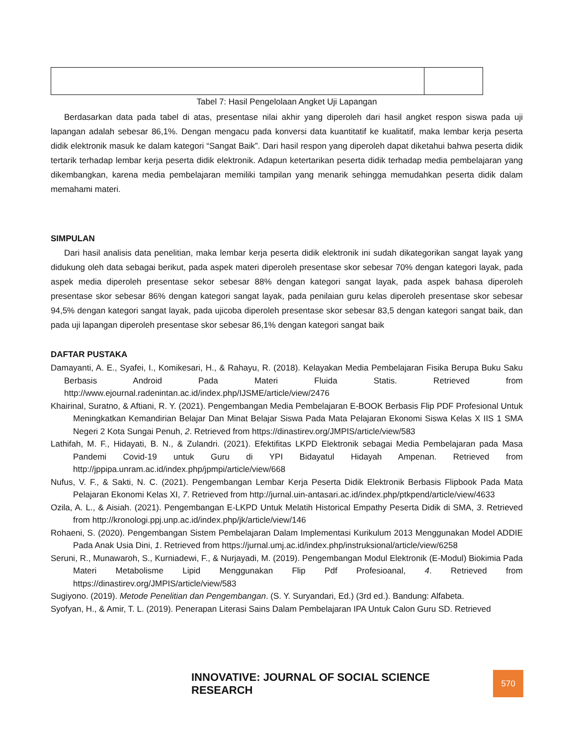Tabel 7: Hasil Pengelolaan Angket Uji Lapangan
Berdasarkan data pada tabel di atas, presentase nilai akhir yang diperoleh dari hasil angket respon siswa pada uji lapangan adalah sebesar 86,1%. Dengan mengacu pada konversi data kuantitatif ke kualitatif, maka lembar kerja peserta didik elektronik masuk ke dalam kategori “Sangat Baik”. Dari hasil respon yang diperoleh dapat diketahui bahwa peserta didik tertarik terhadap lembar kerja peserta didik elektronik. Adapun ketertarikan peserta didik terhadap media pembelajaran yang dikembangkan, karena media pembelajaran memiliki tampilan yang menarik sehingga memudahkan peserta didik dalam memahami materi.
SIMPULAN
Dari hasil analisis data penelitian, maka lembar kerja peserta didik elektronik ini sudah dikategorikan sangat layak yang didukung oleh data sebagai berikut, pada aspek materi diperoleh presentase skor sebesar 70% dengan kategori layak, pada aspek media diperoleh presentase sekor sebesar 88% dengan kategori sangat layak, pada aspek bahasa diperoleh presentase skor sebesar 86% dengan kategori sangat layak, pada penilaian guru kelas diperoleh presentase skor sebesar 94,5% dengan kategori sangat layak, pada ujicoba diperoleh presentase skor sebesar 83,5 dengan kategori sangat baik, dan pada uji lapangan diperoleh presentase skor sebesar 86,1% dengan kategori sangat baik
DAFTAR PUSTAKA
Damayanti, A. E., Syafei, I., Komikesari, H., & Rahayu, R. (2018). Kelayakan Media Pembelajaran Fisika Berupa Buku Saku Berbasis Android Pada Materi Fluida Statis. Retrieved from http://www.ejournal.radenintan.ac.id/index.php/IJSME/article/view/2476
Khairinal, Suratno, & Aftiani, R. Y. (2021). Pengembangan Media Pembelajaran E-BOOK Berbasis Flip PDF Profesional Untuk Meningkatkan Kemandirian Belajar Dan Minat Belajar Siswa Pada Mata Pelajaran Ekonomi Siswa Kelas X IIS 1 SMA Negeri 2 Kota Sungai Penuh, 2. Retrieved from https://dinastirev.org/JMPIS/article/view/583
Lathifah, M. F., Hidayati, B. N., & Zulandri. (2021). Efektifitas LKPD Elektronik sebagai Media Pembelajaran pada Masa Pandemi Covid-19 untuk Guru di YPI Bidayatul Hidayah Ampenan. Retrieved from http://jppipa.unram.ac.id/index.php/jpmpi/article/view/668
Nufus, V. F., & Sakti, N. C. (2021). Pengembangan Lembar Kerja Peserta Didik Elektronik Berbasis Flipbook Pada Mata Pelajaran Ekonomi Kelas XI, 7. Retrieved from http://jurnal.uin-antasari.ac.id/index.php/ptkpend/article/view/4633
Ozila, A. L., & Aisiah. (2021). Pengembangan E-LKPD Untuk Melatih Historical Empathy Peserta Didik di SMA, 3. Retrieved from http://kronologi.ppj.unp.ac.id/index.php/jk/article/view/146
Rohaeni, S. (2020). Pengembangan Sistem Pembelajaran Dalam Implementasi Kurikulum 2013 Menggunakan Model ADDIE Pada Anak Usia Dini, 1. Retrieved from https://jurnal.umj.ac.id/index.php/instruksional/article/view/6258
Seruni, R., Munawaroh, S., Kurniadewi, F., & Nurjayadi, M. (2019). Pengembangan Modul Elektronik (E-Modul) Biokimia Pada Materi Metabolisme Lipid Menggunakan Flip Pdf Profesioanal, 4. Retrieved from https://dinastirev.org/JMPIS/article/view/583
Sugiyono. (2019). Metode Penelitian dan Pengembangan. (S. Y. Suryandari, Ed.) (3rd ed.). Bandung: Alfabeta.
Syofyan, H., & Amir, T. L. (2019). Penerapan Literasi Sains Dalam Pembelajaran IPA Untuk Calon Guru SD. Retrieved
INNOVATIVE: JOURNAL OF SOCIAL SCIENCE RESEARCH
570